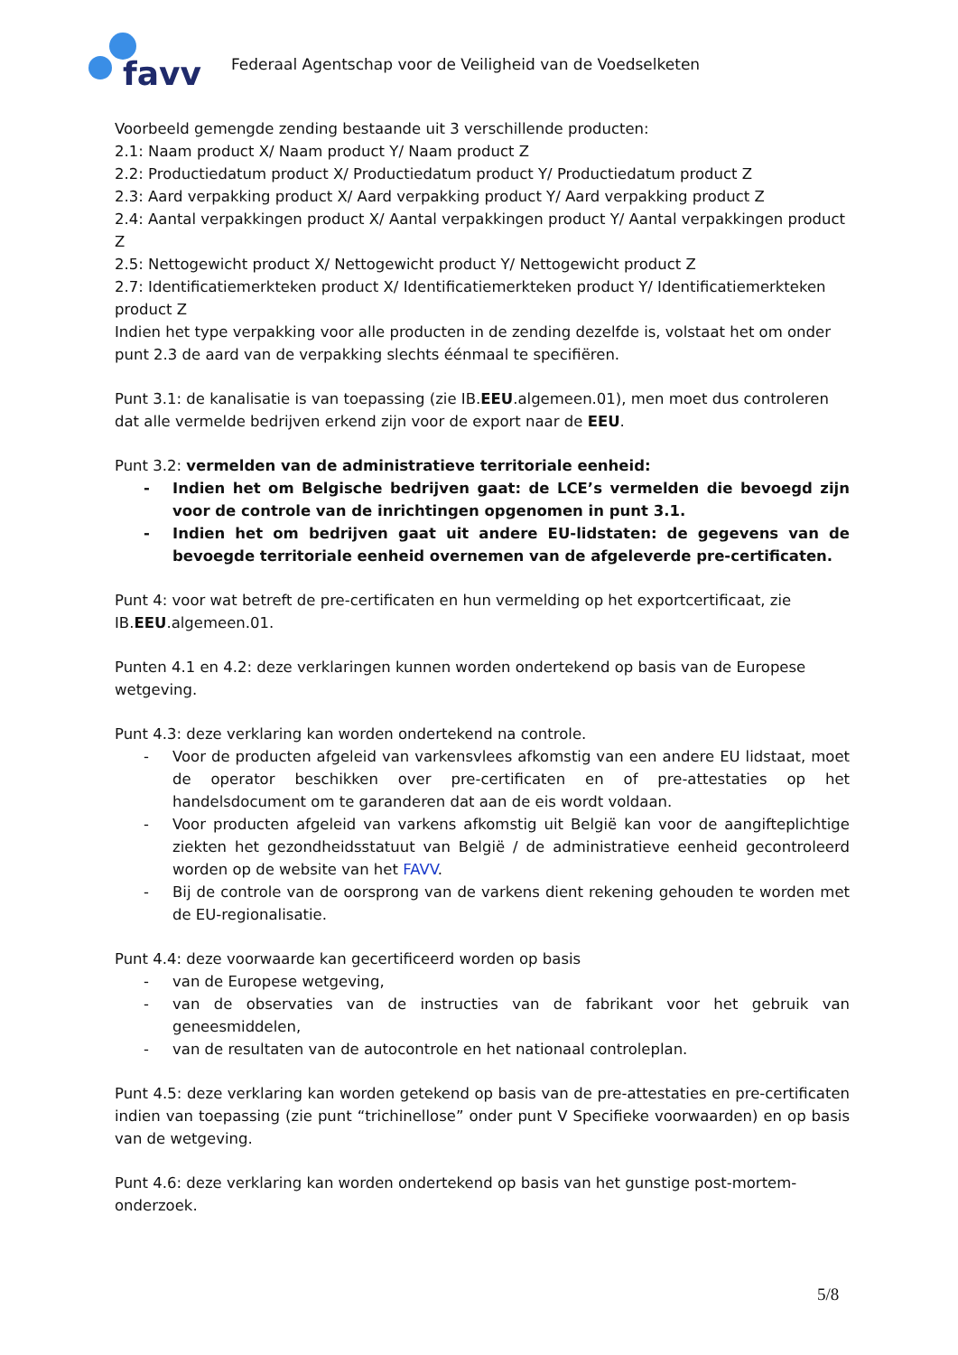favv
Federaal Agentschap voor de Veiligheid van de Voedselketen
Voorbeeld gemengde zending bestaande uit 3 verschillende producten:
2.1: Naam product X/ Naam product Y/ Naam product Z
2.2: Productiedatum product X/ Productiedatum product Y/ Productiedatum product Z
2.3: Aard verpakking product X/ Aard verpakking product Y/ Aard verpakking product Z
2.4: Aantal verpakkingen product X/ Aantal verpakkingen product Y/ Aantal verpakkingen product Z
2.5: Nettogewicht product X/ Nettogewicht product Y/ Nettogewicht product Z
2.7: Identificatiemerkteken product X/ Identificatiemerkteken product Y/ Identificatiemerkteken product Z
Indien het type verpakking voor alle producten in de zending dezelfde is, volstaat het om onder punt 2.3 de aard van de verpakking slechts éénmaal te specifiëren.
Punt 3.1: de kanalisatie is van toepassing (zie IB.EEU.algemeen.01), men moet dus controleren dat alle vermelde bedrijven erkend zijn voor de export naar de EEU.
Punt 3.2: vermelden van de administratieve territoriale eenheid:
- Indien het om Belgische bedrijven gaat: de LCE’s vermelden die bevoegd zijn voor de controle van de inrichtingen opgenomen in punt 3.1.
- Indien het om bedrijven gaat uit andere EU-lidstaten: de gegevens van de bevoegde territoriale eenheid overnemen van de afgeleverde pre-certificaten.
Punt 4: voor wat betreft de pre-certificaten en hun vermelding op het exportcertificaat, zie IB.EEU.algemeen.01.
Punten 4.1 en 4.2: deze verklaringen kunnen worden ondertekend op basis van de Europese wetgeving.
Punt 4.3: deze verklaring kan worden ondertekend na controle.
- Voor de producten afgeleid van varkensvlees afkomstig van een andere EU lidstaat, moet de operator beschikken over pre-certificaten en of pre-attestaties op het handelsdocument om te garanderen dat aan de eis wordt voldaan.
- Voor producten afgeleid van varkens afkomstig uit België kan voor de aangifteplichtige ziekten het gezondheidsstatuut van België / de administratieve eenheid gecontroleerd worden op de website van het FAVV.
- Bij de controle van de oorsprong van de varkens dient rekening gehouden te worden met de EU-regionalisatie.
Punt 4.4: deze voorwaarde kan gecertificeerd worden op basis
- van de Europese wetgeving,
- van de observaties van de instructies van de fabrikant voor het gebruik van geneesmiddelen,
- van de resultaten van de autocontrole en het nationaal controleplan.
Punt 4.5: deze verklaring kan worden getekend op basis van de pre-attestaties en pre-certificaten indien van toepassing (zie punt “trichinellose” onder punt V Specifieke voorwaarden) en op basis van de wetgeving.
Punt 4.6: deze verklaring kan worden ondertekend op basis van het gunstige post-mortem-onderzoek.
5/8